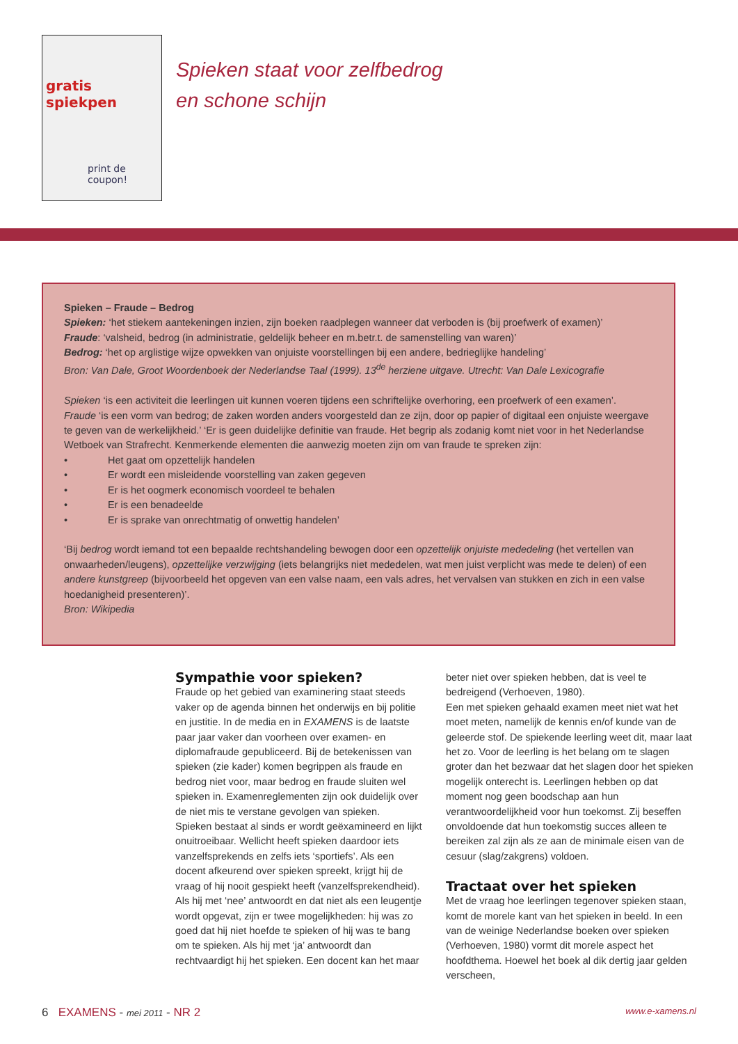gratis spiekpen
print de coupon!
Spieken staat voor zelfbedrog
en schone schijn
Spieken – Fraude – Bedrog
Spieken: ‘het stiekem aantekeningen inzien, zijn boeken raadplegen wanneer dat verboden is (bij proefwerk of examen)’
Fraude: ‘valsheid, bedrog (in administratie, geldelijk beheer en m.betr.t. de samenstelling van waren)’
Bedrog: ‘het op arglistige wijze opwekken van onjuiste voorstellingen bij een andere, bedrieglijke handeling’
Bron: Van Dale, Groot Woordenboek der Nederlandse Taal (1999). 13<sup>de</sup> herziene uitgave. Utrecht: Van Dale Lexicografie
Spieken ‘is een activiteit die leerlingen uit kunnen voeren tijdens een schriftelijke overhoring, een proefwerk of een examen’.
Fraude ‘is een vorm van bedrog; de zaken worden anders voorgesteld dan ze zijn, door op papier of digitaal een onjuiste weergave te geven van de werkelijkheid.’ ‘Er is geen duidelijke definitie van fraude. Het begrip als zodanig komt niet voor in het Nederlandse Wetboek van Strafrecht. Kenmerkende elementen die aanwezig moeten zijn om van fraude te spreken zijn:
• Het gaat om opzettelijk handelen
• Er wordt een misleidende voorstelling van zaken gegeven
• Er is het oogmerk economisch voordeel te behalen
• Er is een benadeelde
• Er is sprake van onrechtmatig of onwettig handelen’
‘Bij bedrog wordt iemand tot een bepaalde rechtshandeling bewogen door een opzettelijk onjuiste mededeling (het vertellen van onwaarheden/leugens), opzettelijke verzwijging (iets belangrijks niet mededelen, wat men juist verplicht was mede te delen) of een andere kunstgreep (bijvoorbeeld het opgeven van een valse naam, een vals adres, het vervalsen van stukken en zich in een valse hoedanigheid presenteren)’.
Bron: Wikipedia
Sympathie voor spieken?
Fraude op het gebied van examinering staat steeds vaker op de agenda binnen het onderwijs en bij politie en justitie. In de media en in EXAMENS is de laatste paar jaar vaker dan voorheen over examen- en diplomafraude gepubliceerd. Bij de betekenissen van spieken (zie kader) komen begrippen als fraude en bedrog niet voor, maar bedrog en fraude sluiten wel spieken in. Examenreglementen zijn ook duidelijk over de niet mis te verstane gevolgen van spieken.
Spieken bestaat al sinds er wordt geëxamineerd en lijkt onuitroeibaar. Wellicht heeft spieken daardoor iets vanzelfsprekends en zelfs iets ‘sportiefs’. Als een docent afkeurend over spieken spreekt, krijgt hij de vraag of hij nooit gespiekt heeft (vanzelfsprekendheid). Als hij met ‘nee’ antwoordt en dat niet als een leugentje wordt opgevat, zijn er twee mogelijkheden: hij was zo goed dat hij niet hoefde te spieken of hij was te bang om te spieken. Als hij met ‘ja’ antwoordt dan rechtvaardigt hij het spieken. Een docent kan het maar beter niet over spieken hebben, dat is veel te bedreigend (Verhoeven, 1980).
Een met spieken gehaald examen meet niet wat het moet meten, namelijk de kennis en/of kunde van de geleerde stof. De spiekende leerling weet dit, maar laat het zo. Voor de leerling is het belang om te slagen groter dan het bezwaar dat het slagen door het spieken mogelijk onterecht is. Leerlingen hebben op dat moment nog geen boodschap aan hun verantwoordelijkheid voor hun toekomst. Zij beseffen onvoldoende dat hun toekomstig succes alleen te bereiken zal zijn als ze aan de minimale eisen van de cesuur (slag/zakgrens) voldoen.
Tractaat over het spieken
Met de vraag hoe leerlingen tegenover spieken staan, komt de morele kant van het spieken in beeld. In een van de weinige Nederlandse boeken over spieken (Verhoeven, 1980) vormt dit morele aspect het hoofdthema. Hoewel het boek al dik dertig jaar gelden verscheen,
6 EXAMENS - mei 2011 - NR 2
www.e-xamens.nl